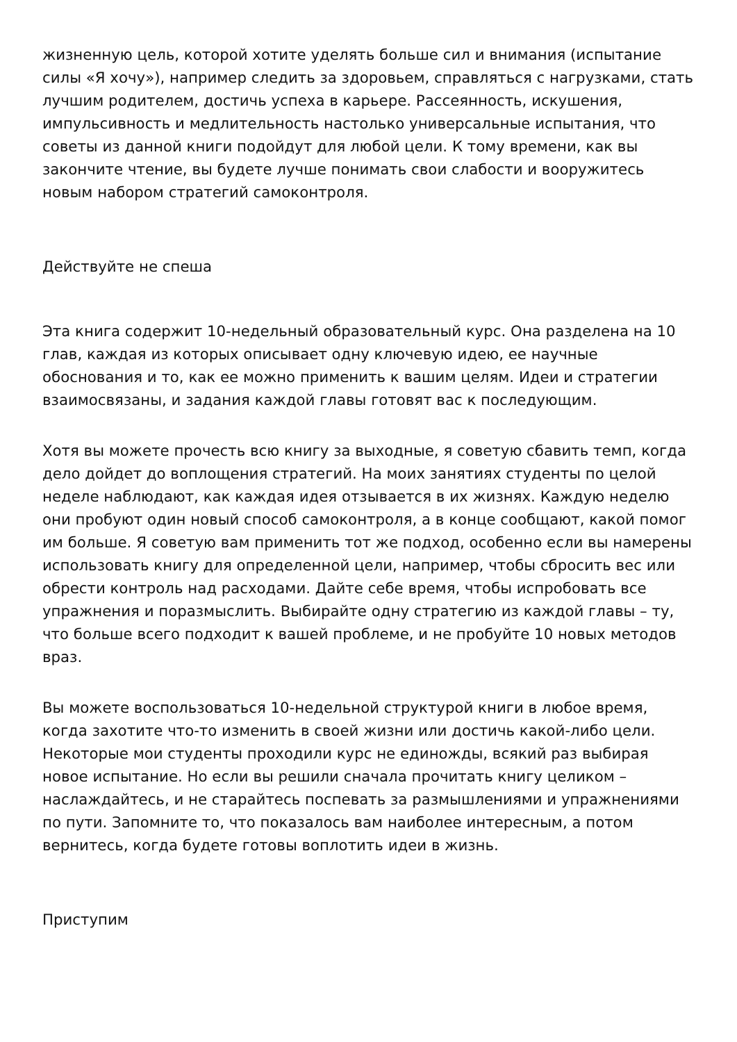жизненную цель, которой хотите уделять больше сил и внимания (испытание силы «Я хочу»), например следить за здоровьем, справляться с нагрузками, стать лучшим родителем, достичь успеха в карьере. Рассеянность, искушения, импульсивность и медлительность настолько универсальные испытания, что советы из данной книги подойдут для любой цели. К тому времени, как вы закончите чтение, вы будете лучше понимать свои слабости и вооружитесь новым набором стратегий самоконтроля.
Действуйте не спеша
Эта книга содержит 10-недельный образовательный курс. Она разделена на 10 глав, каждая из которых описывает одну ключевую идею, ее научные обоснования и то, как ее можно применить к вашим целям. Идеи и стратегии взаимосвязаны, и задания каждой главы готовят вас к последующим.
Хотя вы можете прочесть всю книгу за выходные, я советую сбавить темп, когда дело дойдет до воплощения стратегий. На моих занятиях студенты по целой неделе наблюдают, как каждая идея отзывается в их жизнях. Каждую неделю они пробуют один новый способ самоконтроля, а в конце сообщают, какой помог им больше. Я советую вам применить тот же подход, особенно если вы намерены использовать книгу для определенной цели, например, чтобы сбросить вес или обрести контроль над расходами. Дайте себе время, чтобы испробовать все упражнения и поразмыслить. Выбирайте одну стратегию из каждой главы – ту, что больше всего подходит к вашей проблеме, и не пробуйте 10 новых методов враз.
Вы можете воспользоваться 10-недельной структурой книги в любое время, когда захотите что-то изменить в своей жизни или достичь какой-либо цели. Некоторые мои студенты проходили курс не единожды, всякий раз выбирая новое испытание. Но если вы решили сначала прочитать книгу целиком – наслаждайтесь, и не старайтесь поспевать за размышлениями и упражнениями по пути. Запомните то, что показалось вам наиболее интересным, а потом вернитесь, когда будете готовы воплотить идеи в жизнь.
Приступим